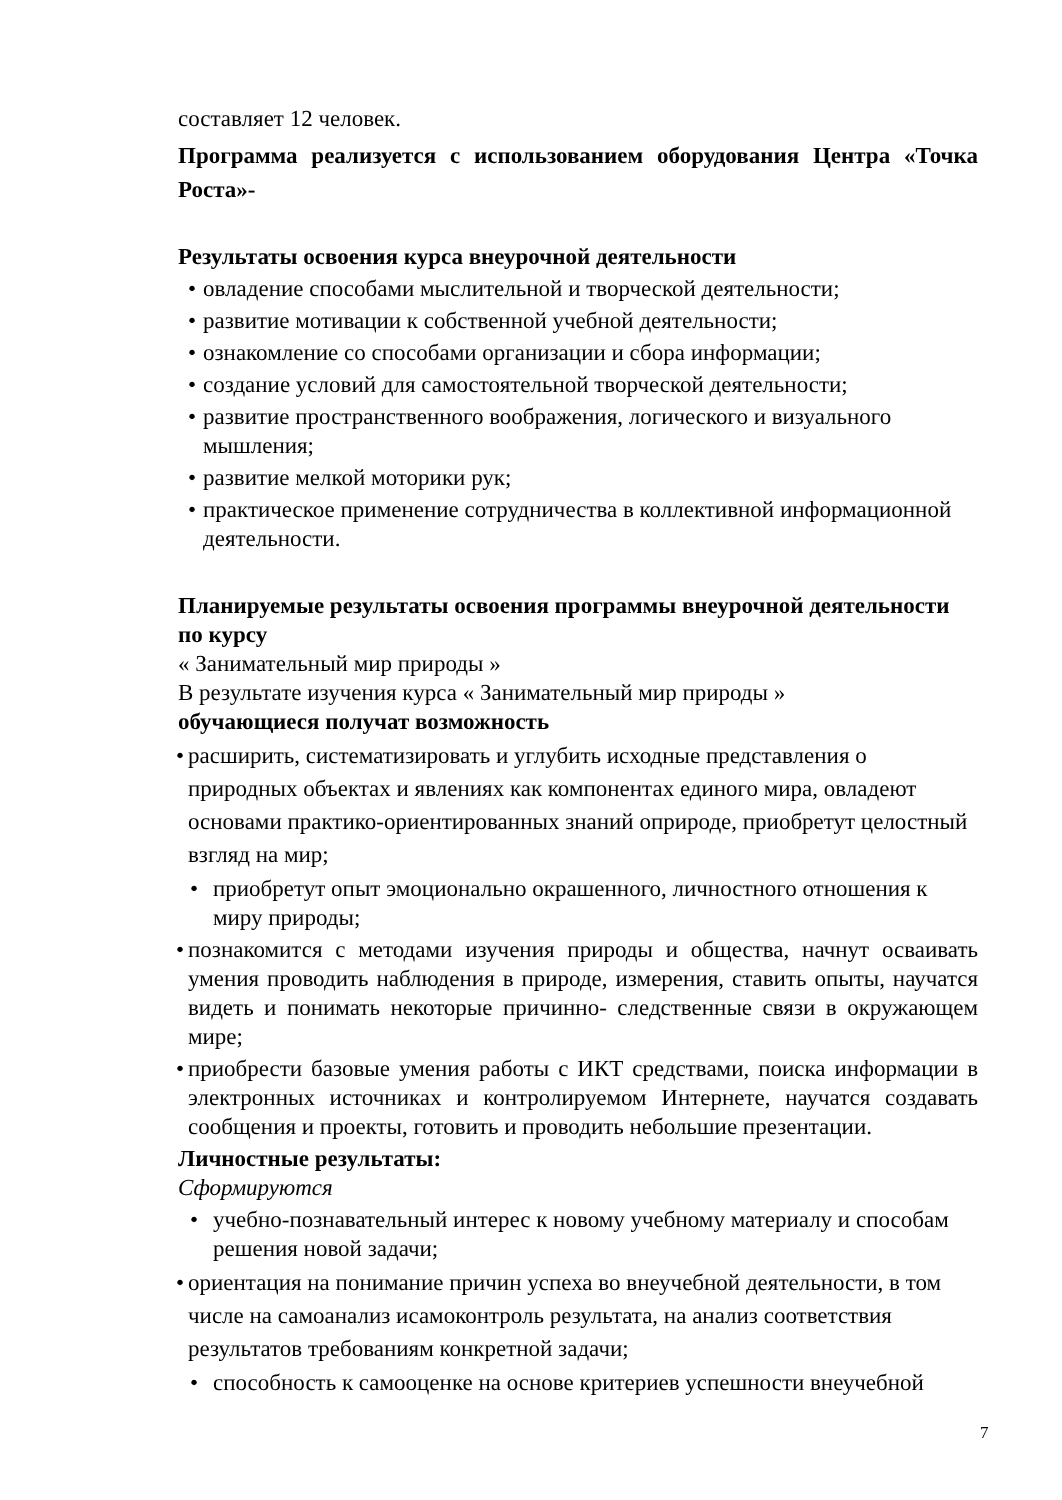составляет 12 человек.
Программа реализуется с использованием оборудования Центра «Точка Роста»-
Результаты освоения курса внеурочной деятельности
• овладение способами мыслительной и творческой деятельности;
• развитие мотивации к собственной учебной деятельности;
• ознакомление со способами организации и сбора информации;
• создание условий для самостоятельной творческой деятельности;
• развитие пространственного воображения, логического и визуального мышления;
• развитие мелкой моторики рук;
• практическое применение сотрудничества в коллективной информационной деятельности.
Планируемые результаты освоения программы внеурочной деятельности по курсу
« Занимательный мир природы »
В результате изучения курса « Занимательный мир природы »
обучающиеся получат возможность
• расширить, систематизировать и углубить исходные представления о природных объектах и явлениях как компонентах единого мира, овладеют основами практико-ориентированных знаний оприроде, приобретут целостный взгляд на мир;
• приобретут опыт эмоционально окрашенного, личностного отношения к миру природы;
• познакомится с методами изучения природы и общества, начнут осваивать умения проводить наблюдения в природе, измерения, ставить опыты, научатся видеть и понимать некоторые причинно- следственные связи в окружающем мире;
• приобрести базовые умения работы с ИКТ средствами, поиска информации в электронных источниках и контролируемом Интернете, научатся создавать сообщения и проекты, готовить и проводить небольшие презентации.
Личностные результаты:
Сформируются
• учебно-познавательный интерес к новому учебному материалу и способам решения новой задачи;
• ориентация на понимание причин успеха во внеучебной деятельности, в том числе на самоанализ исамоконтроль результата, на анализ соответствия результатов требованиям конкретной задачи;
• способность к самооценке на основе критериев успешности внеучебной
7